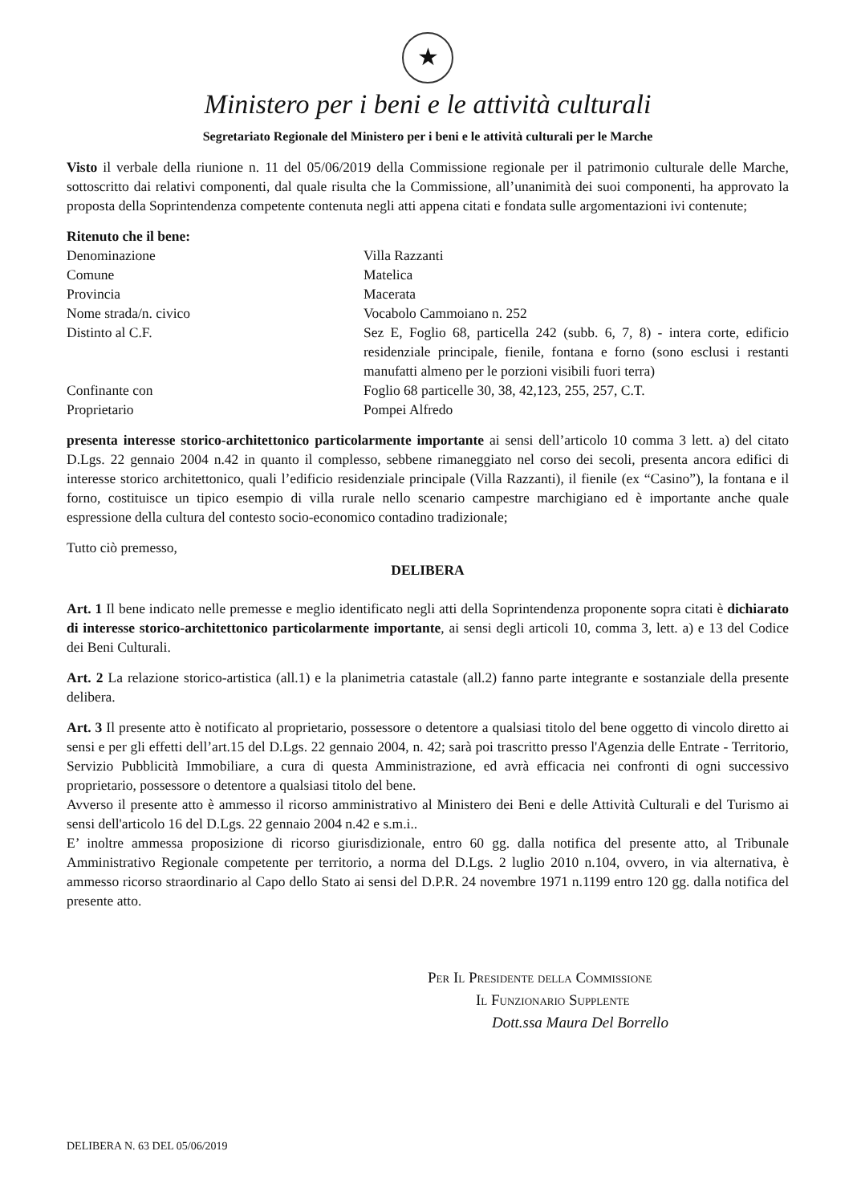★
Ministero per i beni e le attività culturali
Segretariato Regionale del Ministero per i beni e le attività culturali per le Marche
Visto il verbale della riunione n. 11 del 05/06/2019 della Commissione regionale per il patrimonio culturale delle Marche, sottoscritto dai relativi componenti, dal quale risulta che la Commissione, all’unanimità dei suoi componenti, ha approvato la proposta della Soprintendenza competente contenuta negli atti appena citati e fondata sulle argomentazioni ivi contenute;
Ritenuto che il bene:
Denominazione Villa Razzanti
Comune Matelica
Provincia Macerata
Nome strada/n. civico Vocabolo Cammoiano n. 252
Distinto al C.F. Sez E, Foglio 68, particella 242 (subb. 6, 7, 8) - intera corte, edificio residenziale principale, fienile, fontana e forno (sono esclusi i restanti manufatti almeno per le porzioni visibili fuori terra)
Confinante con Foglio 68 particelle 30, 38, 42,123, 255, 257, C.T.
Proprietario Pompei Alfredo
presenta interesse storico-architettonico particolarmente importante ai sensi dell’articolo 10 comma 3 lett. a) del citato D.Lgs. 22 gennaio 2004 n.42 in quanto il complesso, sebbene rimaneggiato nel corso dei secoli, presenta ancora edifici di interesse storico architettonico, quali l’edificio residenziale principale (Villa Razzanti), il fienile (ex “Casino”), la fontana e il forno, costituisce un tipico esempio di villa rurale nello scenario campestre marchigiano ed è importante anche quale espressione della cultura del contesto socio-economico contadino tradizionale;
Tutto ciò premesso,
DELIBERA
Art. 1 Il bene indicato nelle premesse e meglio identificato negli atti della Soprintendenza proponente sopra citati è dichiarato di interesse storico-architettonico particolarmente importante, ai sensi degli articoli 10, comma 3, lett. a) e 13 del Codice dei Beni Culturali.
Art. 2 La relazione storico-artistica (all.1) e la planimetria catastale (all.2) fanno parte integrante e sostanziale della presente delibera.
Art. 3 Il presente atto è notificato al proprietario, possessore o detentore a qualsiasi titolo del bene oggetto di vincolo diretto ai sensi e per gli effetti dell’art.15 del D.Lgs. 22 gennaio 2004, n. 42; sarà poi trascritto presso l'Agenzia delle Entrate - Territorio, Servizio Pubblicità Immobiliare, a cura di questa Amministrazione, ed avrà efficacia nei confronti di ogni successivo proprietario, possessore o detentore a qualsiasi titolo del bene.
Avverso il presente atto è ammesso il ricorso amministrativo al Ministero dei Beni e delle Attività Culturali e del Turismo ai sensi dell'articolo 16 del D.Lgs. 22 gennaio 2004 n.42 e s.m.i..
E’ inoltre ammessa proposizione di ricorso giurisdizionale, entro 60 gg. dalla notifica del presente atto, al Tribunale Amministrativo Regionale competente per territorio, a norma del D.Lgs. 2 luglio 2010 n.104, ovvero, in via alternativa, è ammesso ricorso straordinario al Capo dello Stato ai sensi del D.P.R. 24 novembre 1971 n.1199 entro 120 gg. dalla notifica del presente atto.
Per Il Presidente della Commissione
Il Funzionario Supplente
Dott.ssa Maura Del Borrello
DELIBERA N. 63 DEL 05/06/2019